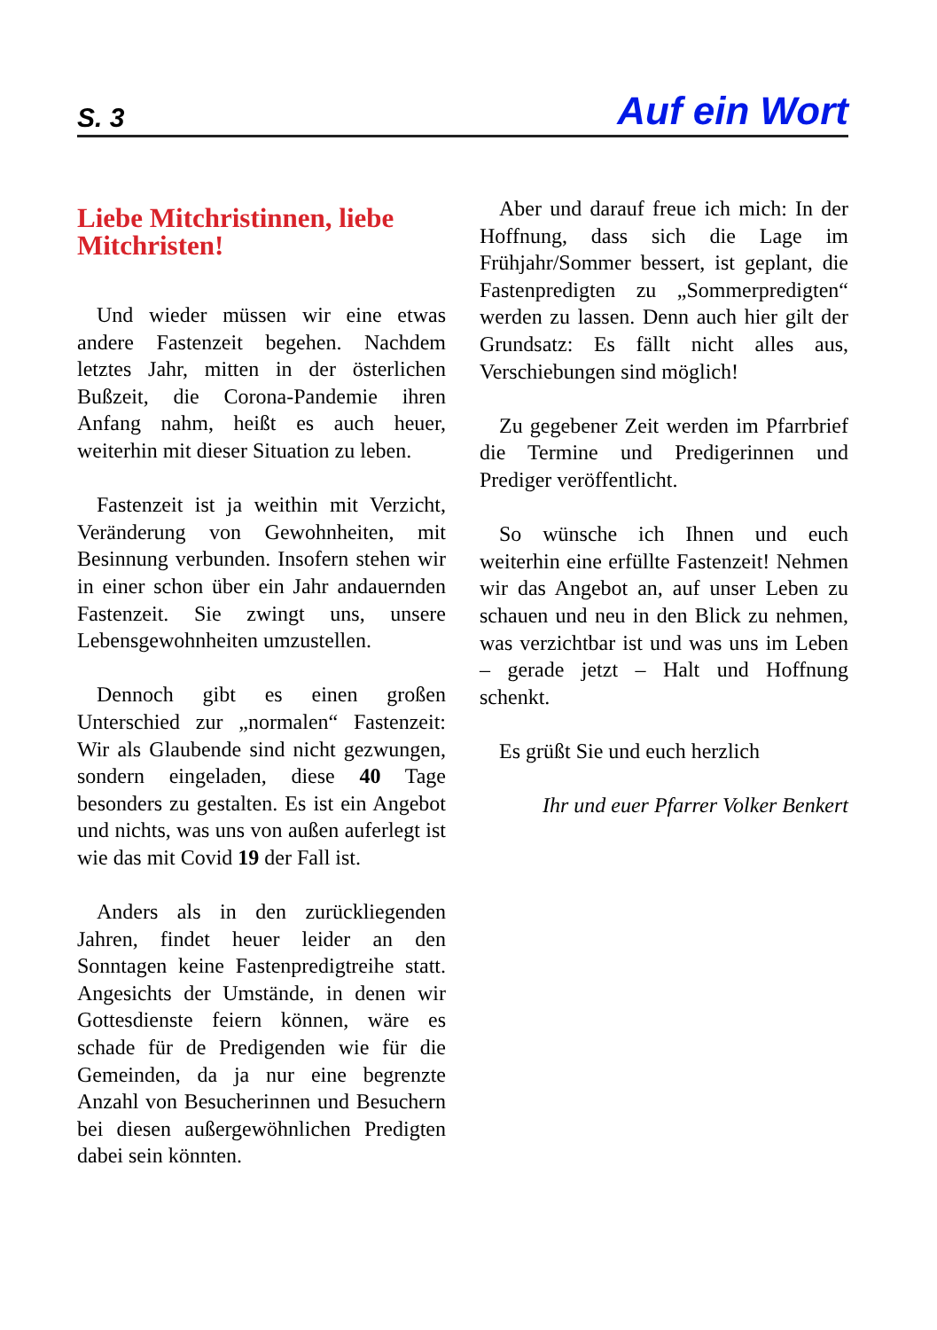S. 3 Auf ein Wort
Liebe Mitchristinnen, liebe Mitchristen!
Und wieder müssen wir eine etwas andere Fastenzeit begehen. Nachdem letztes Jahr, mitten in der österlichen Bußzeit, die Corona-Pandemie ihren Anfang nahm, heißt es auch heuer, weiterhin mit dieser Situation zu leben.
Fastenzeit ist ja weithin mit Verzicht, Veränderung von Gewohnheiten, mit Besinnung verbunden. Insofern stehen wir in einer schon über ein Jahr andauernden Fastenzeit. Sie zwingt uns, unsere Lebensgewohnheiten umzustellen.
Dennoch gibt es einen großen Unterschied zur „normalen“ Fastenzeit: Wir als Glaubende sind nicht gezwungen, sondern eingeladen, diese 40 Tage besonders zu gestalten. Es ist ein Angebot und nichts, was uns von außen auferlegt ist wie das mit Covid 19 der Fall ist.
Anders als in den zurückliegenden Jahren, findet heuer leider an den Sonntagen keine Fastenpredigtreihe statt. Angesichts der Umstände, in denen wir Gottesdienste feiern können, wäre es schade für de Predigenden wie für die Gemeinden, da ja nur eine begrenzte Anzahl von Besucherinnen und Besuchern bei diesen außergewöhnlichen Predigten dabei sein könnten.
Aber und darauf freue ich mich: In der Hoffnung, dass sich die Lage im Frühjahr/Sommer bessert, ist geplant, die Fastenpredigten zu „Sommerpredigten“ werden zu lassen. Denn auch hier gilt der Grundsatz: Es fällt nicht alles aus, Verschiebungen sind möglich!
Zu gegebener Zeit werden im Pfarrbrief die Termine und Predigerinnen und Prediger veröffentlicht.
So wünsche ich Ihnen und euch weiterhin eine erfüllte Fastenzeit! Nehmen wir das Angebot an, auf unser Leben zu schauen und neu in den Blick zu nehmen, was verzichtbar ist und was uns im Leben – gerade jetzt – Halt und Hoffnung schenkt.
Es grüßt Sie und euch herzlich
Ihr und euer Pfarrer Volker Benkert